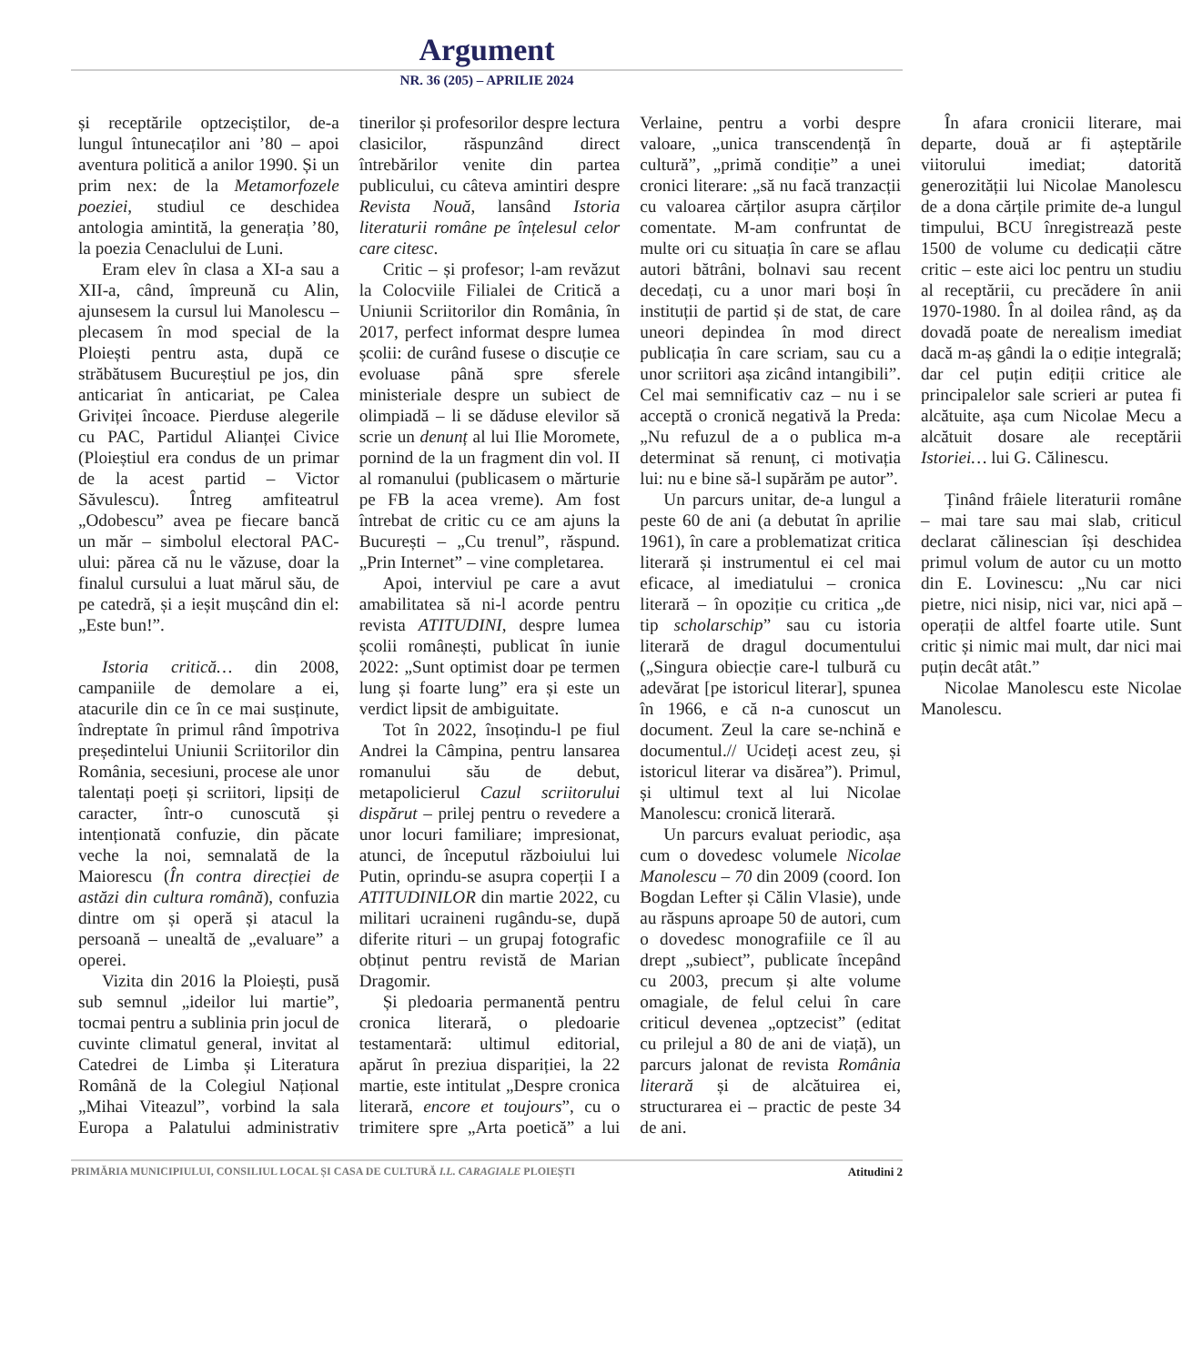Argument
NR. 36 (205) – APRILIE 2024
și receptările optzeciștilor, de-a lungul întunecaților ani ’80 – apoi aventura politică a anilor 1990. Și un prim nex: de la Metamorfozele poeziei, studiul ce deschidea antologia amintită, la generația ’80, la poezia Cenaclului de Luni.
Eram elev în clasa a XI-a sau a XII-a, când, împreună cu Alin, ajunsesem la cursul lui Manolescu – plecasem în mod special de la Ploiești pentru asta, după ce străbătusem Bucureștiul pe jos, din anticariat în anticariat, pe Calea Griviței încoace. Pierduse alegerile cu PAC, Partidul Alianței Civice (Ploieștiul era condus de un primar de la acest partid – Victor Săvulescu). Întreg amfiteatrul „Odobescu” avea pe fiecare bancă un măr – simbolul electoral PAC-ului: părea că nu le văzuse, doar la finalul cursului a luat mărul său, de pe catedră, și a ieșit mușcând din el: „Este bun!”.
Istoria critică… din 2008, campaniile de demolare a ei, atacurile din ce în ce mai susținute, îndreptate în primul rând împotriva președintelui Uniunii Scriitorilor din România, secesiuni, procese ale unor talentați poeți și scriitori, lipsiți de caracter, într-o cunoscută și intenționată confuzie, din păcate veche la noi, semnalată de la Maiorescu (În contra direcției de astăzi din cultura română), confuzia dintre om și operă și atacul la persoană – unealtă de „evaluare” a operei.
Vizita din 2016 la Ploiești, pusă sub semnul „ideilor lui martie”, tocmai pentru a sublinia prin jocul de cuvinte climatul general, invitat al Catedrei de Limba și Literatura Română de la Colegiul Național „Mihai Viteazul”, vorbind la sala Europa a Palatului administrativ tinerilor și profesorilor despre lectura clasicilor, răspunzând direct întrebărilor venite din partea publicului, cu câteva amintiri despre Revista Nouă, lansând Istoria literaturii române pe înțelesul celor care citesc.
Critic – și profesor; l-am revăzut la Colocviile Filialei de Critică a Uniunii Scriitorilor din România, în 2017, perfect informat despre lumea școlii: de curând fusese o discuție ce evoluase până spre sferele ministeriale despre un subiect de olimpiadă – li se dăduse elevilor să scrie un denunț al lui Ilie Moromete, pornind de la un fragment din vol. II al romanului (publicasem o mărturie pe FB la acea vreme). Am fost întrebat de critic cu ce am ajuns la București – „Cu trenul”, răspund. „Prin Internet” – vine completarea.
Apoi, interviul pe care a avut amabilitatea să ni-l acorde pentru revista ATITUDINI, despre lumea școlii românești, publicat în iunie 2022: „Sunt optimist doar pe termen lung și foarte lung” era și este un verdict lipsit de ambiguitate.
Tot în 2022, însoțindu-l pe fiul Andrei la Câmpina, pentru lansarea romanului său de debut, metapolicierul Cazul scriitorului dispărut – prilej pentru o revedere a unor locuri familiare; impresionat, atunci, de începutul războiului lui Putin, oprindu-se asupra coperții I a ATITUDINILOR din martie 2022, cu militari ucraineni rugându-se, după diferite rituri – un grupaj fotografic obținut pentru revistă de Marian Dragomir.
Și pledoaria permanentă pentru cronica literară, o pledoarie testamentară: ultimul editorial, apărut în preziua dispariției, la 22 martie, este intitulat „Despre cronica literară, encore et toujours”, cu o trimitere spre „Arta poetică” a lui Verlaine, pentru a vorbi despre valoare, „unica transcendență în cultură”, „primă condiție” a unei cronici literare: „să nu facă tranzacții cu valoarea cărților asupra cărților comentate. M-am confruntat de multe ori cu situația în care se aflau autori bătrâni, bolnavi sau recent decedați, cu a unor mari boși în instituții de partid și de stat, de care uneori depindea în mod direct publicația în care scriam, sau cu a unor scriitori așa zicând intangibili”. Cel mai semnificativ caz – nu i se acceptă o cronică negativă la Preda: „Nu refuzul de a o publica m-a determinat să renunț, ci motivația lui: nu e bine să-l supărăm pe autor”.
Un parcurs unitar, de-a lungul a peste 60 de ani (a debutat în aprilie 1961), în care a problematizat critica literară și instrumentul ei cel mai eficace, al imediatului – cronica literară – în opoziție cu critica „de tip scholarschip” sau cu istoria literară de dragul documentului („Singura obiecție care-l tulbură cu adevărat [pe istoricul literar], spunea în 1966, e că n-a cunoscut un document. Zeul la care se-nchină e documentul.// Ucideți acest zeu, și istoricul literar va disărea”). Primul, și ultimul text al lui Nicolae Manolescu: cronică literară.
Un parcurs evaluat periodic, așa cum o dovedesc volumele Nicolae Manolescu – 70 din 2009 (coord. Ion Bogdan Lefter și Călin Vlasie), unde au răspuns aproape 50 de autori, cum o dovedesc monografiile ce îl au drept „subiect”, publicate începând cu 2003, precum și alte volume omagiale, de felul celui în care criticul devenea „optzecist” (editat cu prilejul a 80 de ani de viață), un parcurs jalonat de revista România literară și de alcătuirea ei, structurarea ei – practic de peste 34 de ani.
În afara cronicii literare, mai departe, două ar fi așteptările viitorului imediat; datorită generozității lui Nicolae Manolescu de a dona cărțile primite de-a lungul timpului, BCU înregistrează peste 1500 de volume cu dedicații către critic – este aici loc pentru un studiu al receptării, cu precădere în anii 1970-1980. În al doilea rând, aș da dovadă poate de nerealism imediat dacă m-aș gândi la o ediție integrală; dar cel puțin ediții critice ale principalelor sale scrieri ar putea fi alcătuite, așa cum Nicolae Mecu a alcătuit dosare ale receptării Istoriei… lui G. Călinescu.
Ținând frâiele literaturii române – mai tare sau mai slab, criticul declarat călinescian își deschidea primul volum de autor cu un motto din E. Lovinescu: „Nu car nici pietre, nici nisip, nici var, nici apă – operații de altfel foarte utile. Sunt critic și nimic mai mult, dar nici mai puțin decât atât.”
Nicolae Manolescu este Nicolae Manolescu.
PRIMĂRIA MUNICIPIULUI, CONSILIUL LOCAL ȘI CASA DE CULTURĂ I.L. CARAGIALE PLOIEȘTI Atitudini 2